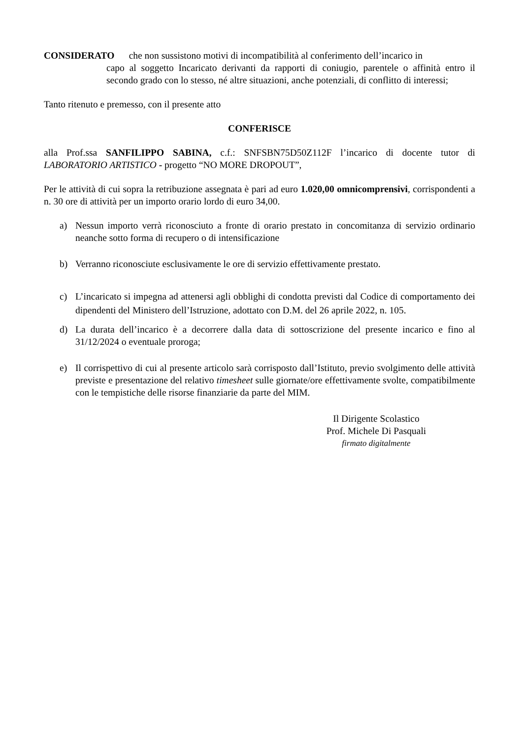CONSIDERATO che non sussistono motivi di incompatibilità al conferimento dell’incarico in
capo al soggetto Incaricato derivanti da rapporti di coniugio, parentele o affinità entro il secondo grado con lo stesso, né altre situazioni, anche potenziali, di conflitto di interessi;
Tanto ritenuto e premesso, con il presente atto
CONFERISCE
alla Prof.ssa SANFILIPPO SABINA, c.f.: SNFSBN75D50Z112F l’incarico di docente tutor di LABORATORIO ARTISTICO - progetto “NO MORE DROPOUT”,
Per le attività di cui sopra la retribuzione assegnata è pari ad euro 1.020,00 omnicomprensivi, corrispondenti a n. 30 ore di attività per un importo orario lordo di euro 34,00.
a) Nessun importo verrà riconosciuto a fronte di orario prestato in concomitanza di servizio ordinario neanche sotto forma di recupero o di intensificazione
b) Verranno riconosciute esclusivamente le ore di servizio effettivamente prestato.
c) L’incaricato si impegna ad attenersi agli obblighi di condotta previsti dal Codice di comportamento dei dipendenti del Ministero dell’Istruzione, adottato con D.M. del 26 aprile 2022, n. 105.
d) La durata dell’incarico è a decorrere dalla data di sottoscrizione del presente incarico e fino al 31/12/2024 o eventuale proroga;
e) Il corrispettivo di cui al presente articolo sarà corrisposto dall’Istituto, previo svolgimento delle attività previste e presentazione del relativo timesheet sulle giornate/ore effettivamente svolte, compatibilmente con le tempistiche delle risorse finanziarie da parte del MIM.
Il Dirigente Scolastico
Prof. Michele Di Pasquali
firmato digitalmente